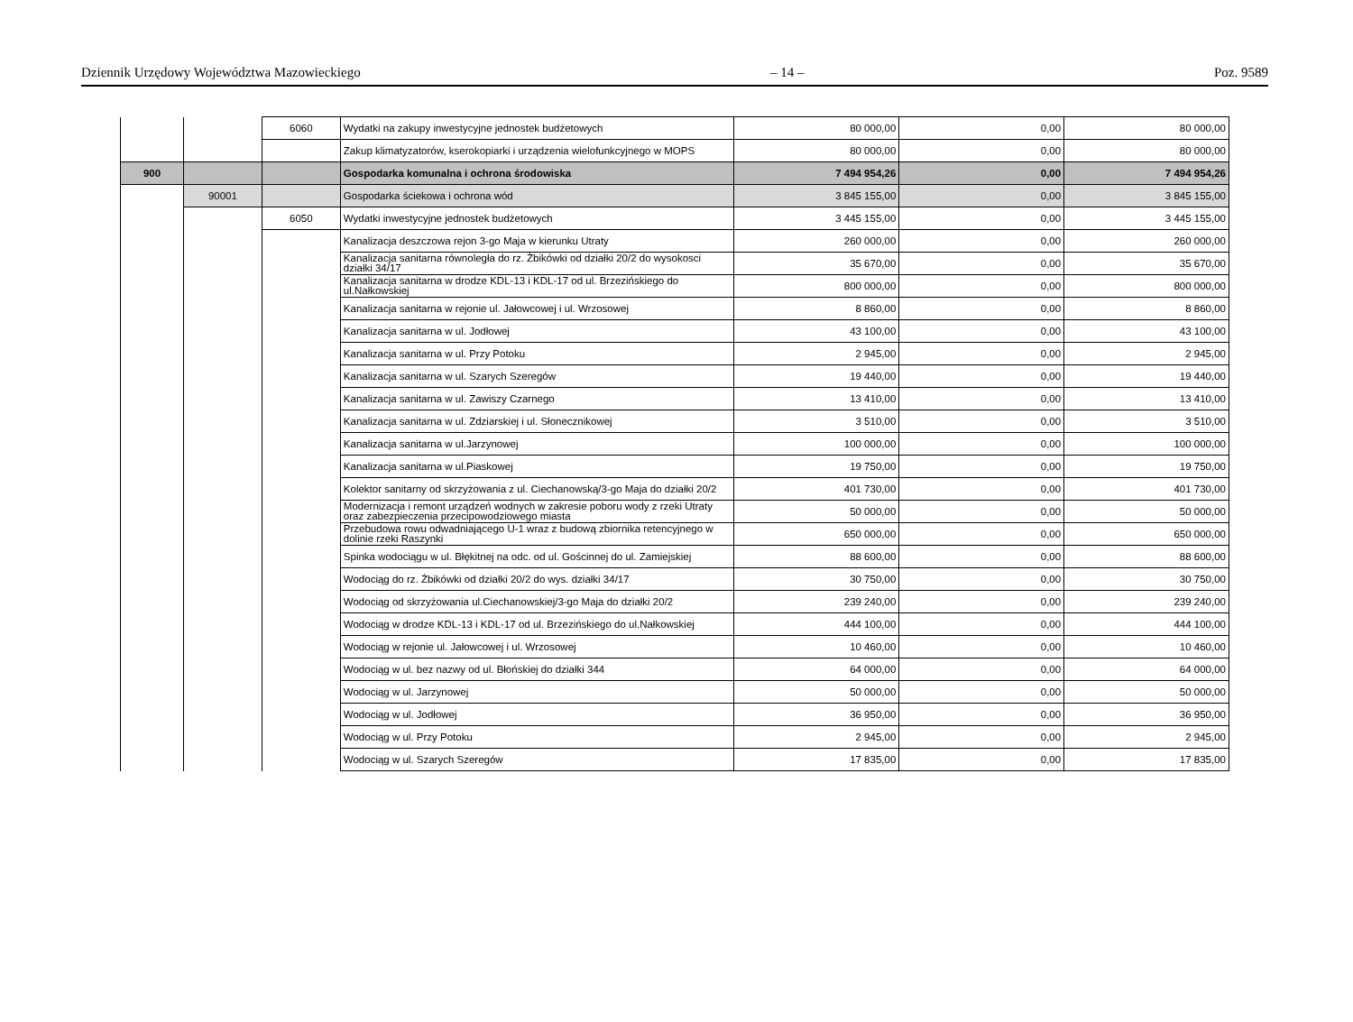Dziennik Urzędowy Województwa Mazowieckiego – 14 – Poz. 9589
| | | 6060 | Wydatki na zakupy inwestycyjne jednostek budżetowych | 80 000,00 | 0,00 | 80 000,00 |
| | | | Zakup klimatyzatorów, kserokopiarki i urządzenia wielofunkcyjnego w MOPS | 80 000,00 | 0,00 | 80 000,00 |
| 900 | | | Gospodarka komunalna i ochrona środowiska | 7 494 954,26 | 0,00 | 7 494 954,26 |
| | 90001 | | Gospodarka ściekowa i ochrona wód | 3 845 155,00 | 0,00 | 3 845 155,00 |
| | | 6050 | Wydatki inwestycyjne jednostek budżetowych | 3 445 155,00 | 0,00 | 3 445 155,00 |
| | | | Kanalizacja deszczowa rejon 3-go Maja w kierunku Utraty | 260 000,00 | 0,00 | 260 000,00 |
| | | | Kanalizacja sanitarna równoległa do rz. Żbikówki od działki 20/2 do wysokosci działki 34/17 | 35 670,00 | 0,00 | 35 670,00 |
| | | | Kanalizacja sanitarna w drodze KDL-13 i KDL-17 od ul. Brzezińskiego do ul.Nałkowskiej | 800 000,00 | 0,00 | 800 000,00 |
| | | | Kanalizacja sanitarna w rejonie ul. Jałowcowej i ul. Wrzosowej | 8 860,00 | 0,00 | 8 860,00 |
| | | | Kanalizacja sanitarna w ul. Jodłowej | 43 100,00 | 0,00 | 43 100,00 |
| | | | Kanalizacja sanitarna w ul. Przy Potoku | 2 945,00 | 0,00 | 2 945,00 |
| | | | Kanalizacja sanitarna w ul. Szarych Szeregów | 19 440,00 | 0,00 | 19 440,00 |
| | | | Kanalizacja sanitarna w ul. Zawiszy Czarnego | 13 410,00 | 0,00 | 13 410,00 |
| | | | Kanalizacja sanitarna w ul. Zdziarskiej i ul. Słonecznikowej | 3 510,00 | 0,00 | 3 510,00 |
| | | | Kanalizacja sanitarna w ul.Jarzynowej | 100 000,00 | 0,00 | 100 000,00 |
| | | | Kanalizacja sanitarna w ul.Piaskowej | 19 750,00 | 0,00 | 19 750,00 |
| | | | Kolektor sanitarny od skrzyżowania z ul. Ciechanowską/3-go Maja do działki 20/2 | 401 730,00 | 0,00 | 401 730,00 |
| | | | Modernizacja i remont urządzeń wodnych w zakresie poboru wody z rzeki Utraty oraz zabezpieczenia przecipowodziowego miasta | 50 000,00 | 0,00 | 50 000,00 |
| | | | Przebudowa rowu odwadniającego U-1 wraz z budową zbiornika retencyjnego w dolinie rzeki Raszynki | 650 000,00 | 0,00 | 650 000,00 |
| | | | Spinka wodociągu w ul. Błękitnej na odc. od ul. Gościnnej do ul. Zamiejskiej | 88 600,00 | 0,00 | 88 600,00 |
| | | | Wodociąg do rz. Żbikówki od działki 20/2 do wys. działki 34/17 | 30 750,00 | 0,00 | 30 750,00 |
| | | | Wodociąg od skrzyżowania ul.Ciechanowskiej/3-go Maja do działki 20/2 | 239 240,00 | 0,00 | 239 240,00 |
| | | | Wodociąg w drodze KDL-13 i KDL-17 od ul. Brzezińskiego do ul.Nałkowskiej | 444 100,00 | 0,00 | 444 100,00 |
| | | | Wodociąg w rejonie ul. Jałowcowej i ul. Wrzosowej | 10 460,00 | 0,00 | 10 460,00 |
| | | | Wodociąg w ul. bez nazwy od ul. Błońskiej do działki 344 | 64 000,00 | 0,00 | 64 000,00 |
| | | | Wodociąg w ul. Jarzynowej | 50 000,00 | 0,00 | 50 000,00 |
| | | | Wodociąg w ul. Jodłowej | 36 950,00 | 0,00 | 36 950,00 |
| | | | Wodociąg w ul. Przy Potoku | 2 945,00 | 0,00 | 2 945,00 |
| | | | Wodociąg w ul. Szarych Szeregów | 17 835,00 | 0,00 | 17 835,00 |